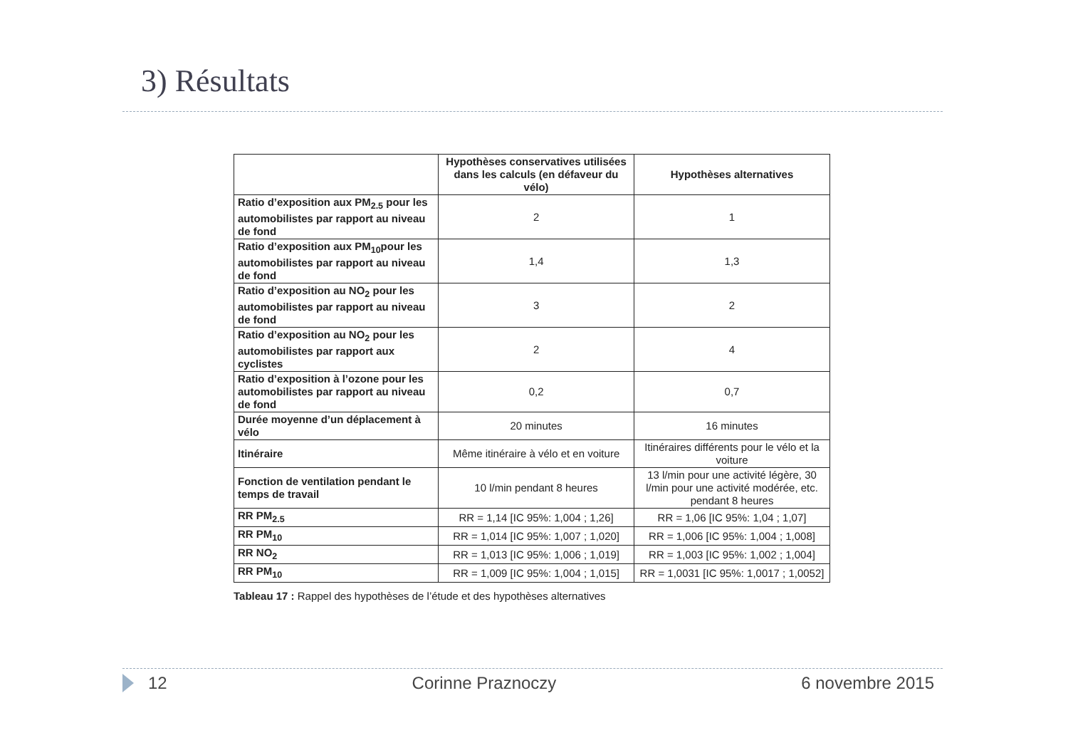3) Résultats
| | Hypothèses conservatives utilisées dans les calculs (en défaveur du vélo) | Hypothèses alternatives |
| --- | --- | --- |
| Ratio d’exposition aux PM<sub>2.5</sub> pour les automobilistes par rapport au niveau de fond | 2 | 1 |
| Ratio d’exposition aux PM<sub>10</sub>pour les automobilistes par rapport au niveau de fond | 1,4 | 1,3 |
| Ratio d’exposition au NO<sub>2</sub> pour les automobilistes par rapport au niveau de fond | 3 | 2 |
| Ratio d’exposition au NO<sub>2</sub> pour les automobilistes par rapport aux cyclistes | 2 | 4 |
| Ratio d’exposition à l’ozone pour les automobilistes par rapport au niveau de fond | 0,2 | 0,7 |
| Durée moyenne d’un déplacement à vélo | 20 minutes | 16 minutes |
| Itinéraire | Même itinéraire à vélo et en voiture | Itinéraires différents pour le vélo et la voiture |
| Fonction de ventilation pendant le temps de travail | 10 l/min pendant 8 heures | 13 l/min pour une activité légère, 30 l/min pour une activité modérée, etc. pendant 8 heures |
| RR PM<sub>2.5</sub> | RR = 1,14 [IC 95%: 1,004 ; 1,26] | RR = 1,06 [IC 95%: 1,04 ; 1,07] |
| RR PM<sub>10</sub> | RR = 1,014 [IC 95%: 1,007 ; 1,020] | RR = 1,006 [IC 95%: 1,004 ; 1,008] |
| RR NO<sub>2</sub> | RR = 1,013 [IC 95%: 1,006 ; 1,019] | RR = 1,003 [IC 95%: 1,002 ; 1,004] |
| RR PM<sub>10</sub> | RR = 1,009 [IC 95%: 1,004 ; 1,015] | RR = 1,0031 [IC 95%: 1,0017 ; 1,0052] |
Tableau 17 : Rappel des hypothèses de l’étude et des hypothèses alternatives
12 Corinne Praznoczy 6 novembre 2015